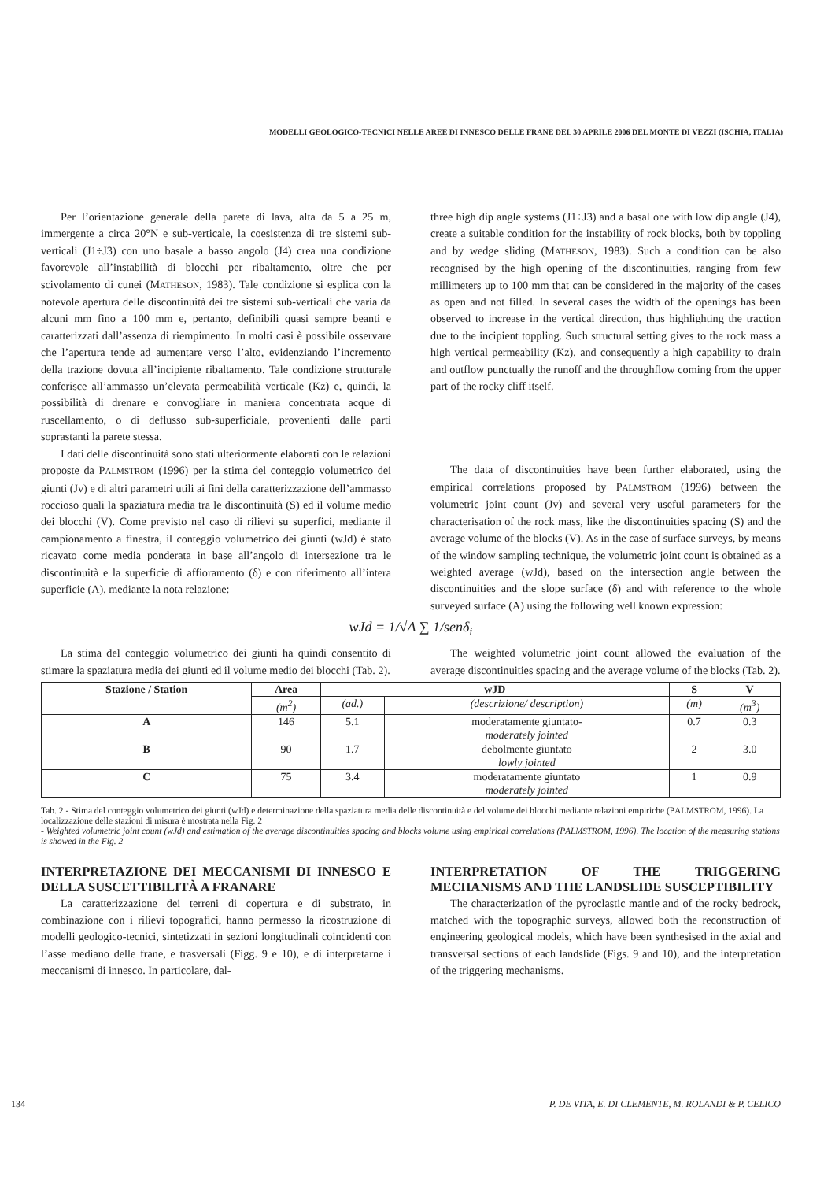MODELLI GEOLOGICO-TECNICI NELLE AREE DI INNESCO DELLE FRANE DEL 30 APRILE 2006 DEL MONTE DI VEZZI (ISCHIA, ITALIA)
Per l’orientazione generale della parete di lava, alta da 5 a 25 m, immergente a circa 20°N e sub-verticale, la coesistenza di tre sistemi sub-verticali (J1÷J3) con uno basale a basso angolo (J4) crea una condizione favorevole all’instabilità di blocchi per ribaltamento, oltre che per scivolamento di cunei (MATHESON, 1983). Tale condizione si esplica con la notevole apertura delle discontinuità dei tre sistemi sub-verticali che varia da alcuni mm fino a 100 mm e, pertanto, definibili quasi sempre beanti e caratterizzati dall’assenza di riempimento. In molti casi è possibile osservare che l’apertura tende ad aumentare verso l’alto, evidenziando l’incremento della trazione dovuta all’incipiente ribaltamento. Tale condizione strutturale conferisce all’ammasso un’elevata permeabilità verticale (Kz) e, quindi, la possibilità di drenare e convogliare in maniera concentrata acque di ruscellamento, o di deflusso sub-superficiale, provenienti dalle parti soprastanti la parete stessa.
I dati delle discontinuità sono stati ulteriormente elaborati con le relazioni proposte da PALMSTROM (1996) per la stima del conteggio volumetrico dei giunti (Jv) e di altri parametri utili ai fini della caratterizzazione dell’ammasso roccioso quali la spaziatura media tra le discontinuità (S) ed il volume medio dei blocchi (V). Come previsto nel caso di rilievi su superfici, mediante il campionamento a finestra, il conteggio volumetrico dei giunti (wJd) è stato ricavato come media ponderata in base all’angolo di intersezione tra le discontinuità e la superficie di affioramento (δ) e con riferimento all’intera superficie (A), mediante la nota relazione:
three high dip angle systems (J1÷J3) and a basal one with low dip angle (J4), create a suitable condition for the instability of rock blocks, both by toppling and by wedge sliding (MATHESON, 1983). Such a condition can be also recognised by the high opening of the discontinuities, ranging from few millimeters up to 100 mm that can be considered in the majority of the cases as open and not filled. In several cases the width of the openings has been observed to increase in the vertical direction, thus highlighting the traction due to the incipient toppling. Such structural setting gives to the rock mass a high vertical permeability (Kz), and consequently a high capability to drain and outflow punctually the runoff and the throughflow coming from the upper part of the rocky cliff itself.
The data of discontinuities have been further elaborated, using the empirical correlations proposed by PALMSTROM (1996) between the volumetric joint count (Jv) and several very useful parameters for the characterisation of the rock mass, like the discontinuities spacing (S) and the average volume of the blocks (V). As in the case of surface surveys, by means of the window sampling technique, the volumetric joint count is obtained as a weighted average (wJd), based on the intersection angle between the discontinuities and the slope surface (δ) and with reference to the whole surveyed surface (A) using the following well known expression:
wJd = 1/√A ∑ 1/senδ<sub>i</sub>
La stima del conteggio volumetrico dei giunti ha quindi consentito di stimare la spaziatura media dei giunti ed il volume medio dei blocchi (Tab. 2).
The weighted volumetric joint count allowed the evaluation of the average discontinuities spacing and the average volume of the blocks (Tab. 2).
| Stazione / Station | Area | wJD | | S | V |
| --- | --- | --- | --- | --- | --- |
| | (m<sup>2</sup>) | (ad.) | (descrizione/ description) | (m) | (m<sup>3</sup>) |
| A | 146 | 5.1 | moderatamente giuntato- moderately jointed | 0.7 | 0.3 |
| B | 90 | 1.7 | debolmente giuntato lowly jointed | 2 | 3.0 |
| C | 75 | 3.4 | moderatamente giuntato moderately jointed | 1 | 0.9 |
Tab. 2 - Stima del conteggio volumetrico dei giunti (wJd) e determinazione della spaziatura media delle discontinuità e del volume dei blocchi mediante relazioni empiriche (PALMSTROM, 1996). La localizzazione delle stazioni di misura è mostrata nella Fig. 2
- Weighted volumetric joint count (wJd) and estimation of the average discontinuities spacing and blocks volume using empirical correlations (PALMSTROM, 1996). The location of the measuring stations is showed in the Fig. 2
INTERPRETAZIONE DEI MECCANISMI DI INNESCO E DELLA SUSCETTIBILITÀ A FRANARE
La caratterizzazione dei terreni di copertura e di substrato, in combinazione con i rilievi topografici, hanno permesso la ricostruzione di modelli geologico-tecnici, sintetizzati in sezioni longitudinali coincidenti con l’asse mediano delle frane, e trasversali (Figg. 9 e 10), e di interpretarne i meccanismi di innesco. In particolare, dal-
INTERPRETATION OF THE TRIGGERING MECHANISMS AND THE LANDSLIDE SUSCEPTIBILITY
The characterization of the pyroclastic mantle and of the rocky bedrock, matched with the topographic surveys, allowed both the reconstruction of engineering geological models, which have been synthesised in the axial and transversal sections of each landslide (Figs. 9 and 10), and the interpretation of the triggering mechanisms.
134 P. DE VITA, E. DI CLEMENTE, M. ROLANDI & P. CELICO